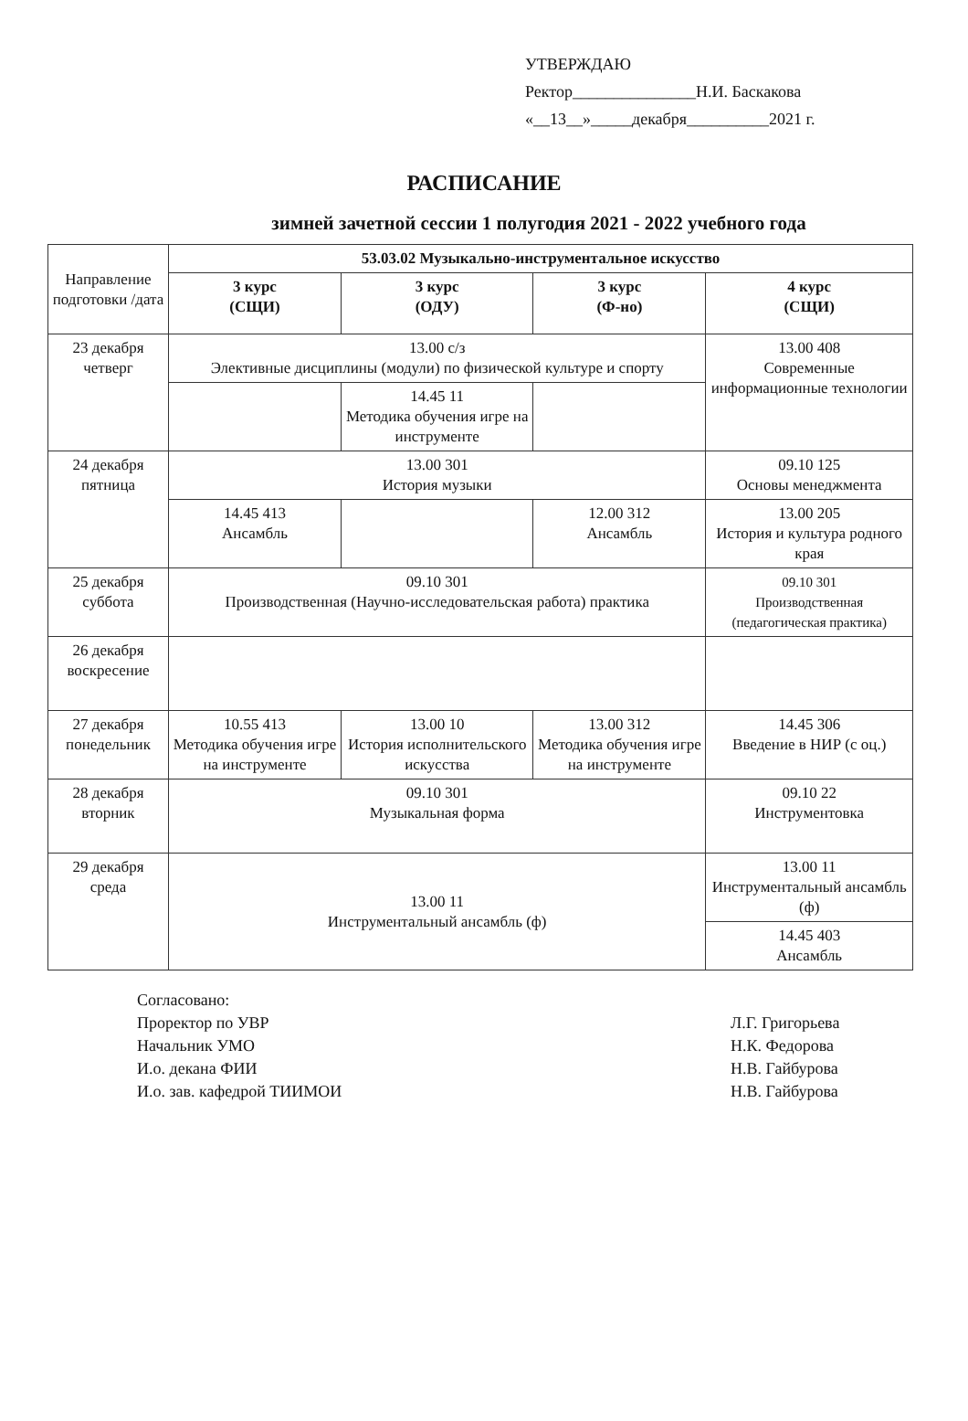УТВЕРЖДАЮ
Ректор_______________Н.И. Баскакова
«__13__»_____декабря__________2021 г.
РАСПИСАНИЕ
зимней зачетной сессии 1 полугодия 2021 - 2022 учебного года
| Направление подготовки /дата | 53.03.02 Музыкально-инструментальное искусство | | | |
| | 3 курс (СЩИ) | 3 курс (ОДУ) | 3 курс (Ф-но) | 4 курс (СЩИ) |
| 23 декабря четверг | 13.00 с/з Элективные дисциплины (модули) по физической культуре и спорту | | | 13.00 408 Современные информационные технологии |
| | | 14.45 11 Методика обучения игре на инструменте | | |
| 24 декабря пятница | 13.00 301 История музыки | | | 09.10 125 Основы менеджмента |
| | 14.45 413 Ансамбль | | 12.00 312 Ансамбль | 13.00 205 История и культура родного края |
| 25 декабря суббота | 09.10 301 Производственная (Научно-исследовательская работа) практика | | | 09.10 301 Производственная (педагогическая практика) |
| 26 декабря воскресение | | | | |
| 27 декабря понедельник | 10.55 413 Методика обучения игре на инструменте | 13.00 10 История исполнительского искусства | 13.00 312 Методика обучения игре на инструменте | 14.45 306 Введение в НИР (с оц.) |
| 28 декабря вторник | 09.10 301 Музыкальная форма | | | 09.10 22 Инструментовка |
| 29 декабря среда | 13.00 11 Инструментальный ансамбль (ф) | | | 13.00 11 Инструментальный ансамбль (ф) |
| | | | | 14.45 403 Ансамбль |
Согласовано:
Проректор по УВР
Начальник УМО
И.о. декана ФИИ
И.о. зав. кафедрой ТИИМОИ
Л.Г. Григорьева
Н.К. Федорова
Н.В. Гайбурова
Н.В. Гайбурова